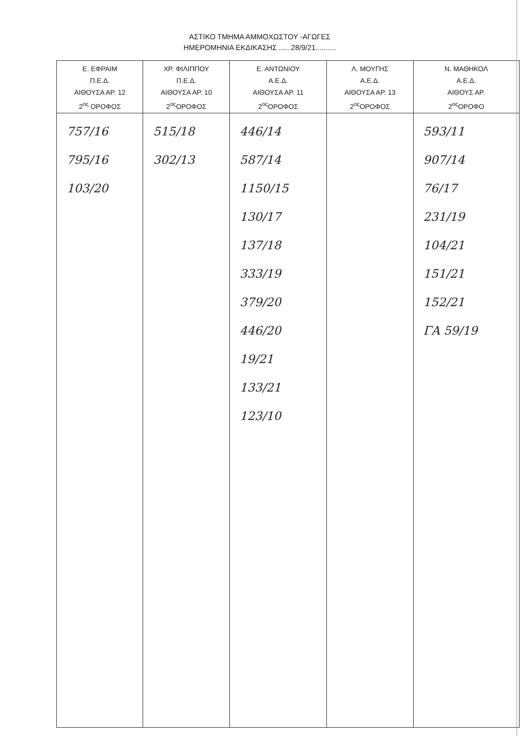ΑΣΤΙΚΟ ΤΜΗΜΑ ΑΜΜΟΧΩΣΤΟΥ -ΑΓΩΓΕΣ
ΗΜΕΡΟΜΗΝΙΑ ΕΚΔΙΚΑΣΗΣ ......28/9/21..........
| Ε. ΕΦΡΑΙΜ Π.Ε.Δ. ΑΙΘΟΥΣΑ ΑΡ. 12 2<sup>ος</sup> ΟΡΟΦΟΣ | ΧΡ. ΦΙΛΙΠΠΟΥ Π.Ε.Δ. ΑΙΘΟΥΣΑ ΑΡ. 10 2<sup>ος</sup>ΟΡΟΦΟΣ | Ε. ΑΝΤΩΝΙΟΥ Α.Ε.Δ. ΑΙΘΟΥΣΑ ΑΡ. 11 2<sup>ος</sup>ΟΡΟΦΟΣ | Λ. ΜΟΥΓΗΣ Α.Ε.Δ. ΑΙΘΟΥΣΑ ΑΡ. 13 2<sup>ος</sup>ΟΡΟΦΟΣ | Ν. ΜΑΘΗΚΟΛ Α.Ε.Δ. ΑΙΘΟΥΣ ΑΡ. 2<sup>ος</sup>ΟΡΟΦΟ |
| --- | --- | --- | --- | --- |
| 757/16 795/16 103/20 | 515/18 302/13 | 446/14 587/14 1150/15 130/17 137/18 333/19 379/20 446/20 19/21 133/21 123/10 | | 593/11 907/14 76/17 231/19 104/21 151/21 152/21 ΓΑ 59/19 |